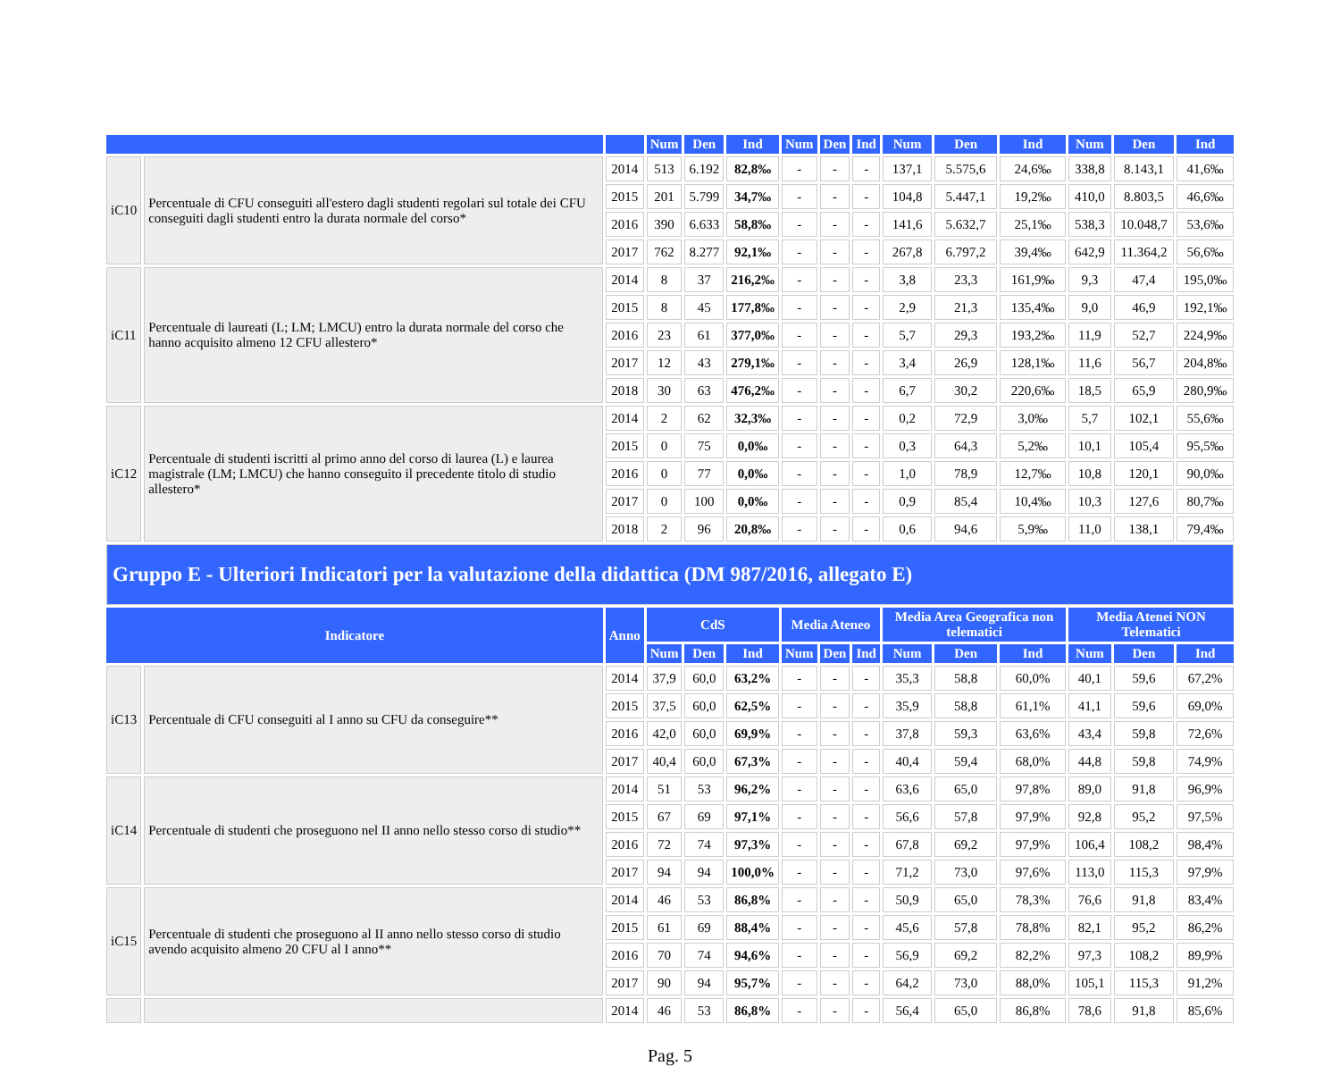| | | | Num | Den | Ind | Num | Den | Ind | Num | Den | Ind | Num | Den | Ind |
| --- | --- | --- | --- | --- | --- | --- | --- | --- | --- | --- | --- | --- | --- | --- |
| iC10 | Percentuale di CFU conseguiti all'estero dagli studenti regolari sul totale dei CFU conseguiti dagli studenti entro la durata normale del corso* | 2014 | 513 | 6.192 | 82,8‰ | - | - | - | 137,1 | 5.575,6 | 24,6‰ | 338,8 | 8.143,1 | 41,6‰ |
| | | 2015 | 201 | 5.799 | 34,7‰ | - | - | - | 104,8 | 5.447,1 | 19,2‰ | 410,0 | 8.803,5 | 46,6‰ |
| | | 2016 | 390 | 6.633 | 58,8‰ | - | - | - | 141,6 | 5.632,7 | 25,1‰ | 538,3 | 10.048,7 | 53,6‰ |
| | | 2017 | 762 | 8.277 | 92,1‰ | - | - | - | 267,8 | 6.797,2 | 39,4‰ | 642,9 | 11.364,2 | 56,6‰ |
| iC11 | Percentuale di laureati (L; LM; LMCU) entro la durata normale del corso che hanno acquisito almeno 12 CFU allestero* | 2014 | 8 | 37 | 216,2‰ | - | - | - | 3,8 | 23,3 | 161,9‰ | 9,3 | 47,4 | 195,0‰ |
| | | 2015 | 8 | 45 | 177,8‰ | - | - | - | 2,9 | 21,3 | 135,4‰ | 9,0 | 46,9 | 192,1‰ |
| | | 2016 | 23 | 61 | 377,0‰ | - | - | - | 5,7 | 29,3 | 193,2‰ | 11,9 | 52,7 | 224,9‰ |
| | | 2017 | 12 | 43 | 279,1‰ | - | - | - | 3,4 | 26,9 | 128,1‰ | 11,6 | 56,7 | 204,8‰ |
| | | 2018 | 30 | 63 | 476,2‰ | - | - | - | 6,7 | 30,2 | 220,6‰ | 18,5 | 65,9 | 280,9‰ |
| iC12 | Percentuale di studenti iscritti al primo anno del corso di laurea (L) e laurea magistrale (LM; LMCU) che hanno conseguito il precedente titolo di studio allestero* | 2014 | 2 | 62 | 32,3‰ | - | - | - | 0,2 | 72,9 | 3,0‰ | 5,7 | 102,1 | 55,6‰ |
| | | 2015 | 0 | 75 | 0,0‰ | - | - | - | 0,3 | 64,3 | 5,2‰ | 10,1 | 105,4 | 95,5‰ |
| | | 2016 | 0 | 77 | 0,0‰ | - | - | - | 1,0 | 78,9 | 12,7‰ | 10,8 | 120,1 | 90,0‰ |
| | | 2017 | 0 | 100 | 0,0‰ | - | - | - | 0,9 | 85,4 | 10,4‰ | 10,3 | 127,6 | 80,7‰ |
| | | 2018 | 2 | 96 | 20,8‰ | - | - | - | 0,6 | 94,6 | 5,9‰ | 11,0 | 138,1 | 79,4‰ |
| Gruppo E - Ulteriori Indicatori per la valutazione della didattica (DM 987/2016, allegato E) | | | | | | | | | | | | | | |
| Indicatore | | Anno | CdS | | | Media Ateneo | | | Media Area Geografica non telematici | | | Media Atenei NON Telematici | | |
| | | | Num | Den | Ind | Num | Den | Ind | Num | Den | Ind | Num | Den | Ind |
| iC13 | Percentuale di CFU conseguiti al I anno su CFU da conseguire** | 2014 | 37,9 | 60,0 | 63,2% | - | - | - | 35,3 | 58,8 | 60,0% | 40,1 | 59,6 | 67,2% |
| | | 2015 | 37,5 | 60,0 | 62,5% | - | - | - | 35,9 | 58,8 | 61,1% | 41,1 | 59,6 | 69,0% |
| | | 2016 | 42,0 | 60,0 | 69,9% | - | - | - | 37,8 | 59,3 | 63,6% | 43,4 | 59,8 | 72,6% |
| | | 2017 | 40,4 | 60,0 | 67,3% | - | - | - | 40,4 | 59,4 | 68,0% | 44,8 | 59,8 | 74,9% |
| iC14 | Percentuale di studenti che proseguono nel II anno nello stesso corso di studio** | 2014 | 51 | 53 | 96,2% | - | - | - | 63,6 | 65,0 | 97,8% | 89,0 | 91,8 | 96,9% |
| | | 2015 | 67 | 69 | 97,1% | - | - | - | 56,6 | 57,8 | 97,9% | 92,8 | 95,2 | 97,5% |
| | | 2016 | 72 | 74 | 97,3% | - | - | - | 67,8 | 69,2 | 97,9% | 106,4 | 108,2 | 98,4% |
| | | 2017 | 94 | 94 | 100,0% | - | - | - | 71,2 | 73,0 | 97,6% | 113,0 | 115,3 | 97,9% |
| iC15 | Percentuale di studenti che proseguono al II anno nello stesso corso di studio avendo acquisito almeno 20 CFU al I anno** | 2014 | 46 | 53 | 86,8% | - | - | - | 50,9 | 65,0 | 78,3% | 76,6 | 91,8 | 83,4% |
| | | 2015 | 61 | 69 | 88,4% | - | - | - | 45,6 | 57,8 | 78,8% | 82,1 | 95,2 | 86,2% |
| | | 2016 | 70 | 74 | 94,6% | - | - | - | 56,9 | 69,2 | 82,2% | 97,3 | 108,2 | 89,9% |
| | | 2017 | 90 | 94 | 95,7% | - | - | - | 64,2 | 73,0 | 88,0% | 105,1 | 115,3 | 91,2% |
| | | 2014 | 46 | 53 | 86,8% | - | - | - | 56,4 | 65,0 | 86,8% | 78,6 | 91,8 | 85,6% |
Pag. 5